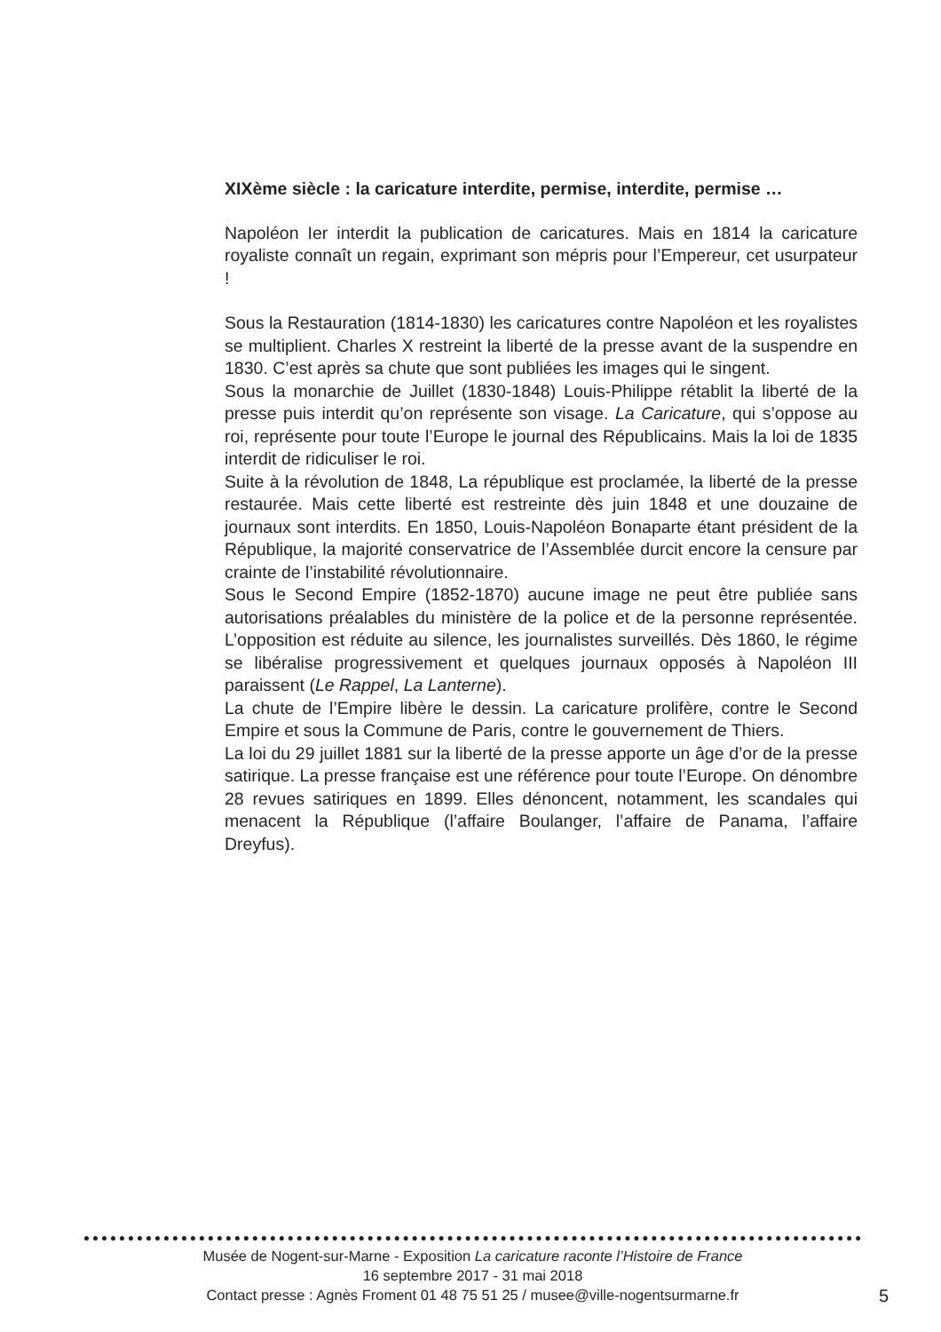XIXème siècle : la caricature interdite, permise, interdite, permise …
Napoléon Ier interdit la publication de caricatures. Mais en 1814 la caricature royaliste connaît un regain, exprimant son mépris pour l’Empereur, cet usurpateur !
Sous la Restauration (1814-1830) les caricatures contre Napoléon et les royalistes se multiplient. Charles X restreint la liberté de la presse avant de la suspendre en 1830. C’est après sa chute que sont publiées les images qui le singent.
Sous la monarchie de Juillet (1830-1848) Louis-Philippe rétablit la liberté de la presse puis interdit qu’on représente son visage. La Caricature, qui s’oppose au roi, représente pour toute l’Europe le journal des Républicains. Mais la loi de 1835 interdit de ridiculiser le roi.
Suite à la révolution de 1848, La république est proclamée, la liberté de la presse restaurée. Mais cette liberté est restreinte dès juin 1848 et une douzaine de journaux sont interdits. En 1850, Louis-Napoléon Bonaparte étant président de la République, la majorité conservatrice de l’Assemblée durcit encore la censure par crainte de l’instabilité révolutionnaire.
Sous le Second Empire (1852-1870) aucune image ne peut être publiée sans autorisations préalables du ministère de la police et de la personne représentée. L’opposition est réduite au silence, les journalistes surveillés. Dès 1860, le régime se libéralise progressivement et quelques journaux opposés à Napoléon III paraissent (Le Rappel, La Lanterne).
La chute de l’Empire libère le dessin. La caricature prolifère, contre le Second Empire et sous la Commune de Paris, contre le gouvernement de Thiers.
La loi du 29 juillet 1881 sur la liberté de la presse apporte un âge d’or de la presse satirique. La presse française est une référence pour toute l’Europe. On dénombre 28 revues satiriques en 1899. Elles dénoncent, notamment, les scandales qui menacent la République (l’affaire Boulanger, l’affaire de Panama, l’affaire Dreyfus).
Musée de Nogent-sur-Marne - Exposition La caricature raconte l’Histoire de France
16 septembre 2017 - 31 mai 2018
Contact presse : Agnès Froment 01 48 75 51 25 / musee@ville-nogentsurmarne.fr
5